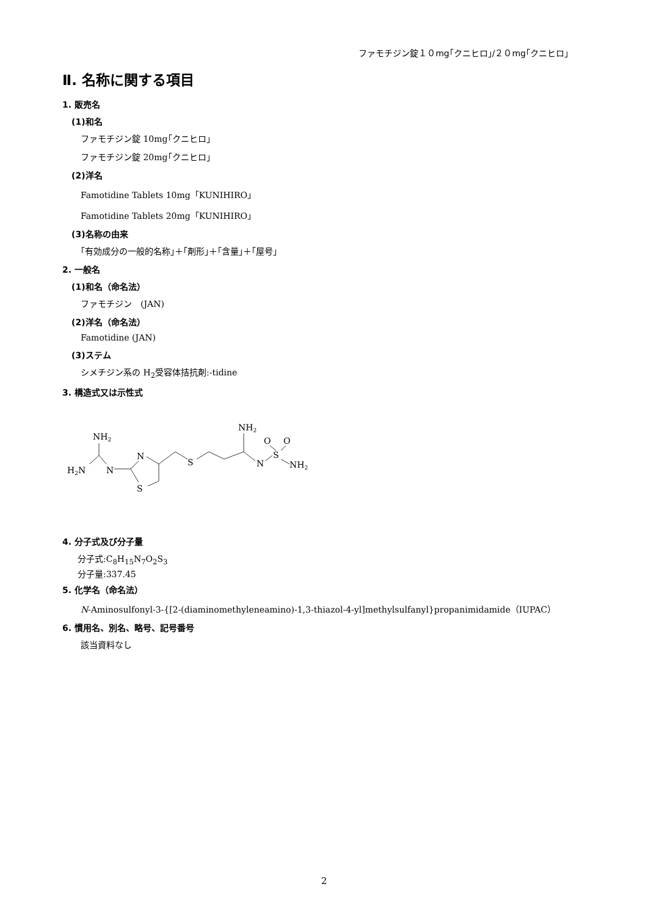ファモチジン錠１０mg｢クニヒロ｣/２０mg｢クニヒロ｣
Ⅱ. 名称に関する項目
1. 販売名
(1)和名
ファモチジン錠 10mg｢クニヒロ｣
ファモチジン錠 20mg｢クニヒロ｣
(2)洋名
Famotidine Tablets 10mg「KUNIHIRO」
Famotidine Tablets 20mg「KUNIHIRO」
(3)名称の由来
｢有効成分の一般的名称｣＋｢剤形｣＋｢含量｣＋｢屋号｣
2. 一般名
(1)和名（命名法）
ファモチジン　(JAN)
(2)洋名（命名法）
Famotidine (JAN)
(3)ステム
シメチジン系の H<sub>2</sub>受容体拮抗剤:-tidine
3. 構造式又は示性式
NH2
H2N
N
N
S
S
NH2
N
O
O
S
NH2
4. 分子式及び分子量
分子式:C<sub>8</sub>H<sub>15</sub>N<sub>7</sub>O<sub>2</sub>S<sub>3</sub>
分子量:337.45
5. 化学名（命名法）
N-Aminosulfonyl-3-{[2-(diaminomethyleneamino)-1,3-thiazol-4-yl]methylsulfanyl}propanimidamide（IUPAC）
6. 慣用名、別名、略号、記号番号
該当資料なし
2